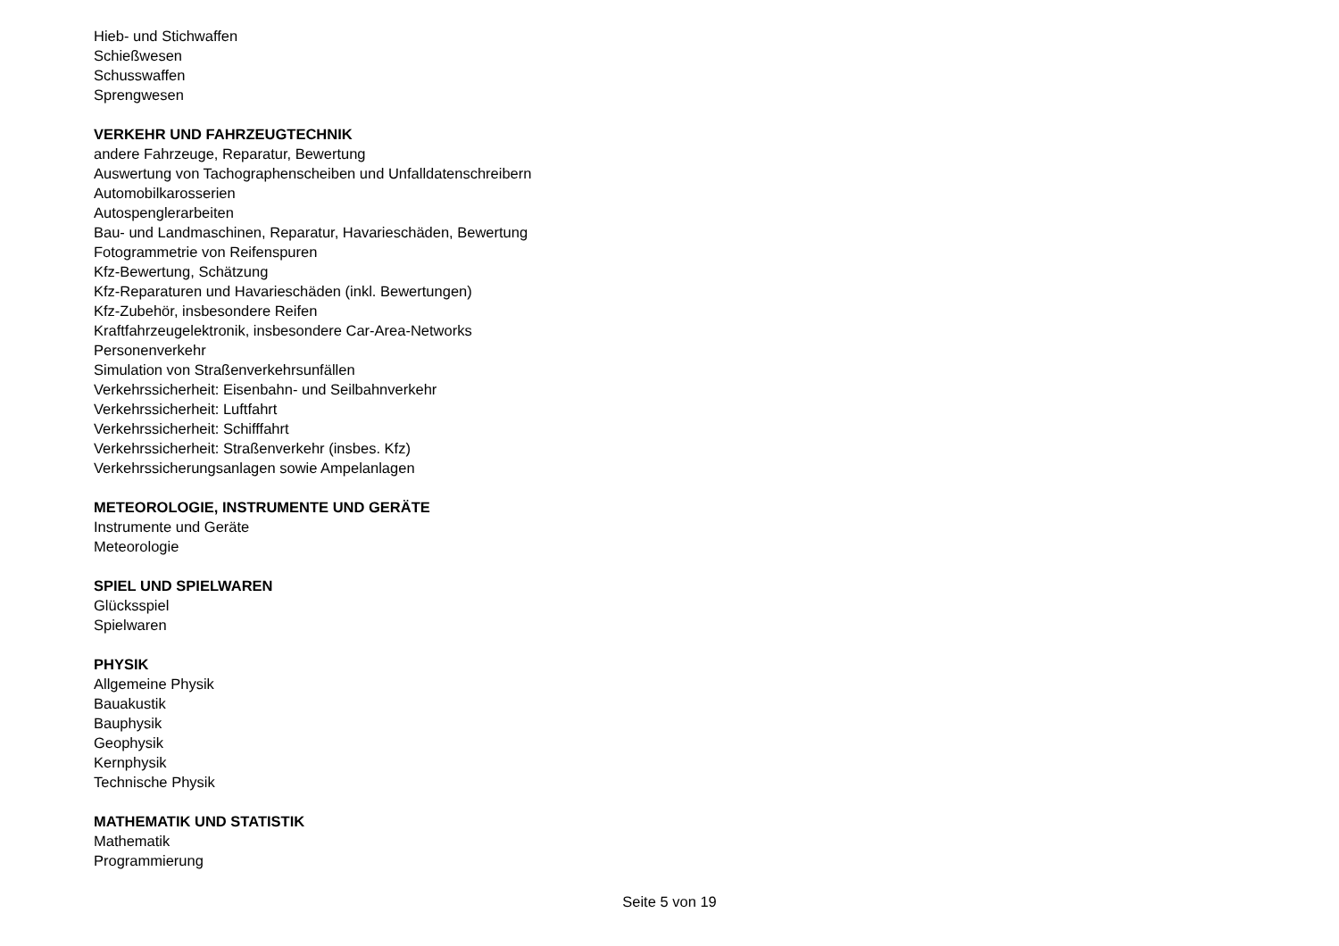Hieb- und Stichwaffen
Schießwesen
Schusswaffen
Sprengwesen
VERKEHR UND FAHRZEUGTECHNIK
andere Fahrzeuge, Reparatur, Bewertung
Auswertung von Tachographenscheiben und Unfalldatenschreibern
Automobilkarosserien
Autospenglerarbeiten
Bau- und Landmaschinen, Reparatur, Havarieschäden, Bewertung
Fotogrammetrie von Reifenspuren
Kfz-Bewertung, Schätzung
Kfz-Reparaturen und Havarieschäden (inkl. Bewertungen)
Kfz-Zubehör, insbesondere Reifen
Kraftfahrzeugelektronik, insbesondere Car-Area-Networks
Personenverkehr
Simulation von Straßenverkehrsunfällen
Verkehrssicherheit: Eisenbahn- und Seilbahnverkehr
Verkehrssicherheit: Luftfahrt
Verkehrssicherheit: Schifffahrt
Verkehrssicherheit: Straßenverkehr (insbes. Kfz)
Verkehrssicherungsanlagen sowie Ampelanlagen
METEOROLOGIE, INSTRUMENTE UND GERÄTE
Instrumente und Geräte
Meteorologie
SPIEL UND SPIELWAREN
Glücksspiel
Spielwaren
PHYSIK
Allgemeine Physik
Bauakustik
Bauphysik
Geophysik
Kernphysik
Technische Physik
MATHEMATIK UND STATISTIK
Mathematik
Programmierung
Seite 5 von 19